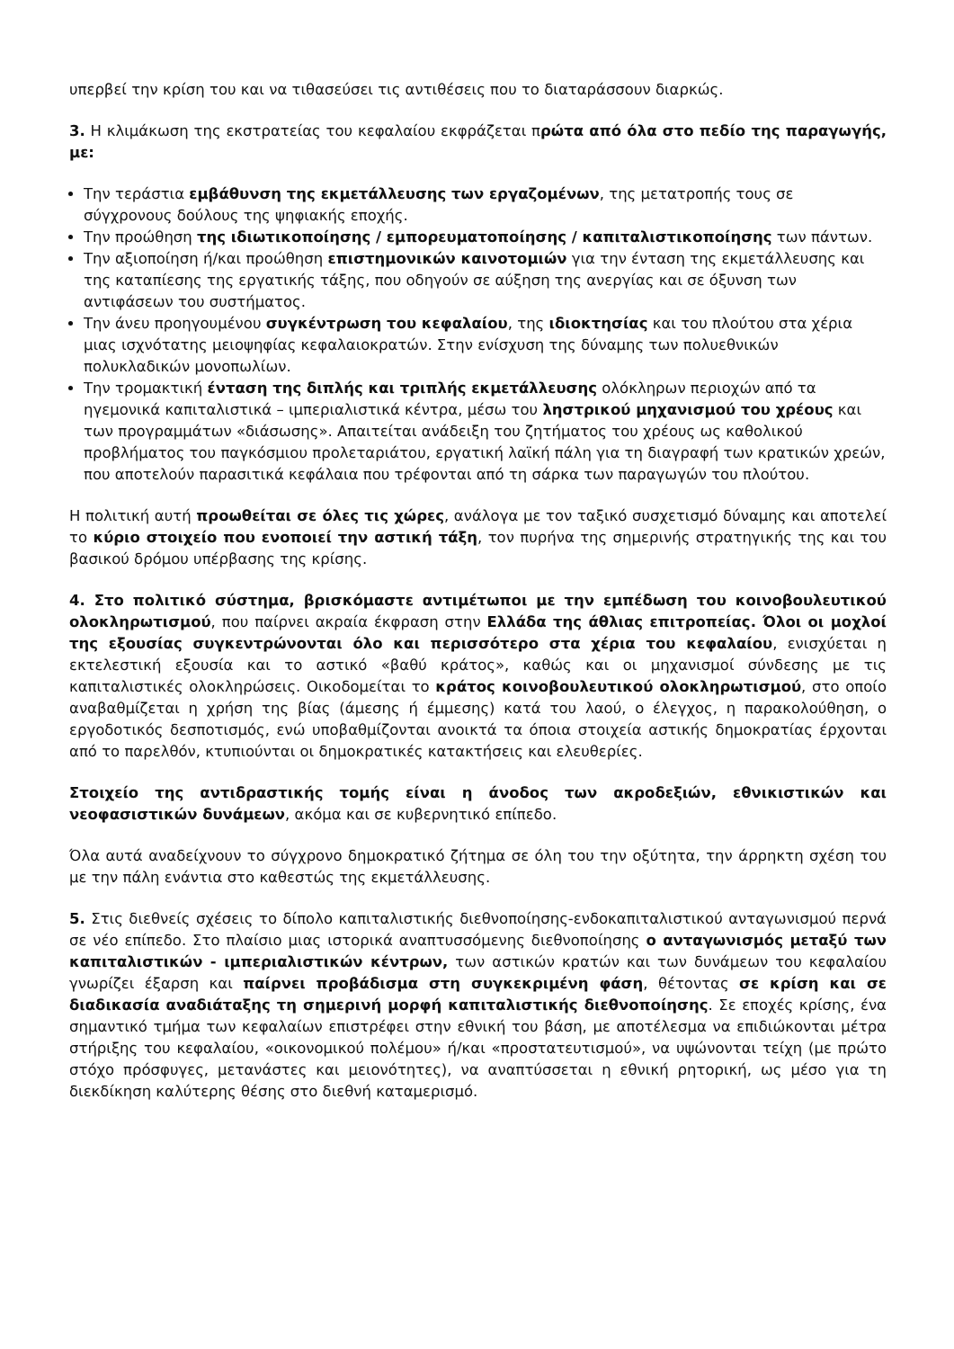υπερβεί την κρίση του και να τιθασεύσει τις αντιθέσεις που το διαταράσσουν διαρκώς.
3. Η κλιμάκωση της εκστρατείας του κεφαλαίου εκφράζεται πρώτα από όλα στο πεδίο της παραγωγής, με:
Την τεράστια εμβάθυνση της εκμετάλλευσης των εργαζομένων, της μετατροπής τους σε σύγχρονους δούλους της ψηφιακής εποχής.
Την προώθηση της ιδιωτικοποίησης / εμπορευματοποίησης / καπιταλιστικοποίησης των πάντων.
Την αξιοποίηση ή/και προώθηση επιστημονικών καινοτομιών για την ένταση της εκμετάλλευσης και της καταπίεσης της εργατικής τάξης, που οδηγούν σε αύξηση της ανεργίας και σε όξυνση των αντιφάσεων του συστήματος.
Την άνευ προηγουμένου συγκέντρωση του κεφαλαίου, της ιδιοκτησίας και του πλούτου στα χέρια μιας ισχνότατης μειοψηφίας κεφαλαιοκρατών. Στην ενίσχυση της δύναμης των πολυεθνικών πολυκλαδικών μονοπωλίων.
Την τρομακτική ένταση της διπλής και τριπλής εκμετάλλευσης ολόκληρων περιοχών από τα ηγεμονικά καπιταλιστικά – ιμπεριαλιστικά κέντρα, μέσω του ληστρικού μηχανισμού του χρέους και των προγραμμάτων «διάσωσης». Απαιτείται ανάδειξη του ζητήματος του χρέους ως καθολικού προβλήματος του παγκόσμιου προλεταριάτου, εργατική λαϊκή πάλη για τη διαγραφή των κρατικών χρεών, που αποτελούν παρασιτικά κεφάλαια που τρέφονται από τη σάρκα των παραγωγών του πλούτου.
Η πολιτική αυτή προωθείται σε όλες τις χώρες, ανάλογα με τον ταξικό συσχετισμό δύναμης και αποτελεί το κύριο στοιχείο που ενοποιεί την αστική τάξη, τον πυρήνα της σημερινής στρατηγικής της και του βασικού δρόμου υπέρβασης της κρίσης.
4. Στο πολιτικό σύστημα, βρισκόμαστε αντιμέτωποι με την εμπέδωση του κοινοβουλευτικού ολοκληρωτισμού, που παίρνει ακραία έκφραση στην Ελλάδα της άθλιας επιτροπείας. Όλοι οι μοχλοί της εξουσίας συγκεντρώνονται όλο και περισσότερο στα χέρια του κεφαλαίου, ενισχύεται η εκτελεστική εξουσία και το αστικό «βαθύ κράτος», καθώς και οι μηχανισμοί σύνδεσης με τις καπιταλιστικές ολοκληρώσεις. Οικοδομείται το κράτος κοινοβουλευτικού ολοκληρωτισμού, στο οποίο αναβαθμίζεται η χρήση της βίας (άμεσης ή έμμεσης) κατά του λαού, ο έλεγχος, η παρακολούθηση, ο εργοδοτικός δεσποτισμός, ενώ υποβαθμίζονται ανοικτά τα όποια στοιχεία αστικής δημοκρατίας έρχονται από το παρελθόν, κτυπιούνται οι δημοκρατικές κατακτήσεις και ελευθερίες.
Στοιχείο της αντιδραστικής τομής είναι η άνοδος των ακροδεξιών, εθνικιστικών και νεοφασιστικών δυνάμεων, ακόμα και σε κυβερνητικό επίπεδο.
Όλα αυτά αναδείχνουν το σύγχρονο δημοκρατικό ζήτημα σε όλη του την οξύτητα, την άρρηκτη σχέση του με την πάλη ενάντια στο καθεστώς της εκμετάλλευσης.
5. Στις διεθνείς σχέσεις το δίπολο καπιταλιστικής διεθνοποίησης-ενδοκαπιταλιστικού ανταγωνισμού περνά σε νέο επίπεδο. Στο πλαίσιο μιας ιστορικά αναπτυσσόμενης διεθνοποίησης ο ανταγωνισμός μεταξύ των καπιταλιστικών - ιμπεριαλιστικών κέντρων, των αστικών κρατών και των δυνάμεων του κεφαλαίου γνωρίζει έξαρση και παίρνει προβάδισμα στη συγκεκριμένη φάση, θέτοντας σε κρίση και σε διαδικασία αναδιάταξης τη σημερινή μορφή καπιταλιστικής διεθνοποίησης. Σε εποχές κρίσης, ένα σημαντικό τμήμα των κεφαλαίων επιστρέφει στην εθνική του βάση, με αποτέλεσμα να επιδιώκονται μέτρα στήριξης του κεφαλαίου, «οικονομικού πολέμου» ή/και «προστατευτισμού», να υψώνονται τείχη (με πρώτο στόχο πρόσφυγες, μετανάστες και μειονότητες), να αναπτύσσεται η εθνική ρητορική, ως μέσο για τη διεκδίκηση καλύτερης θέσης στο διεθνή καταμερισμό.